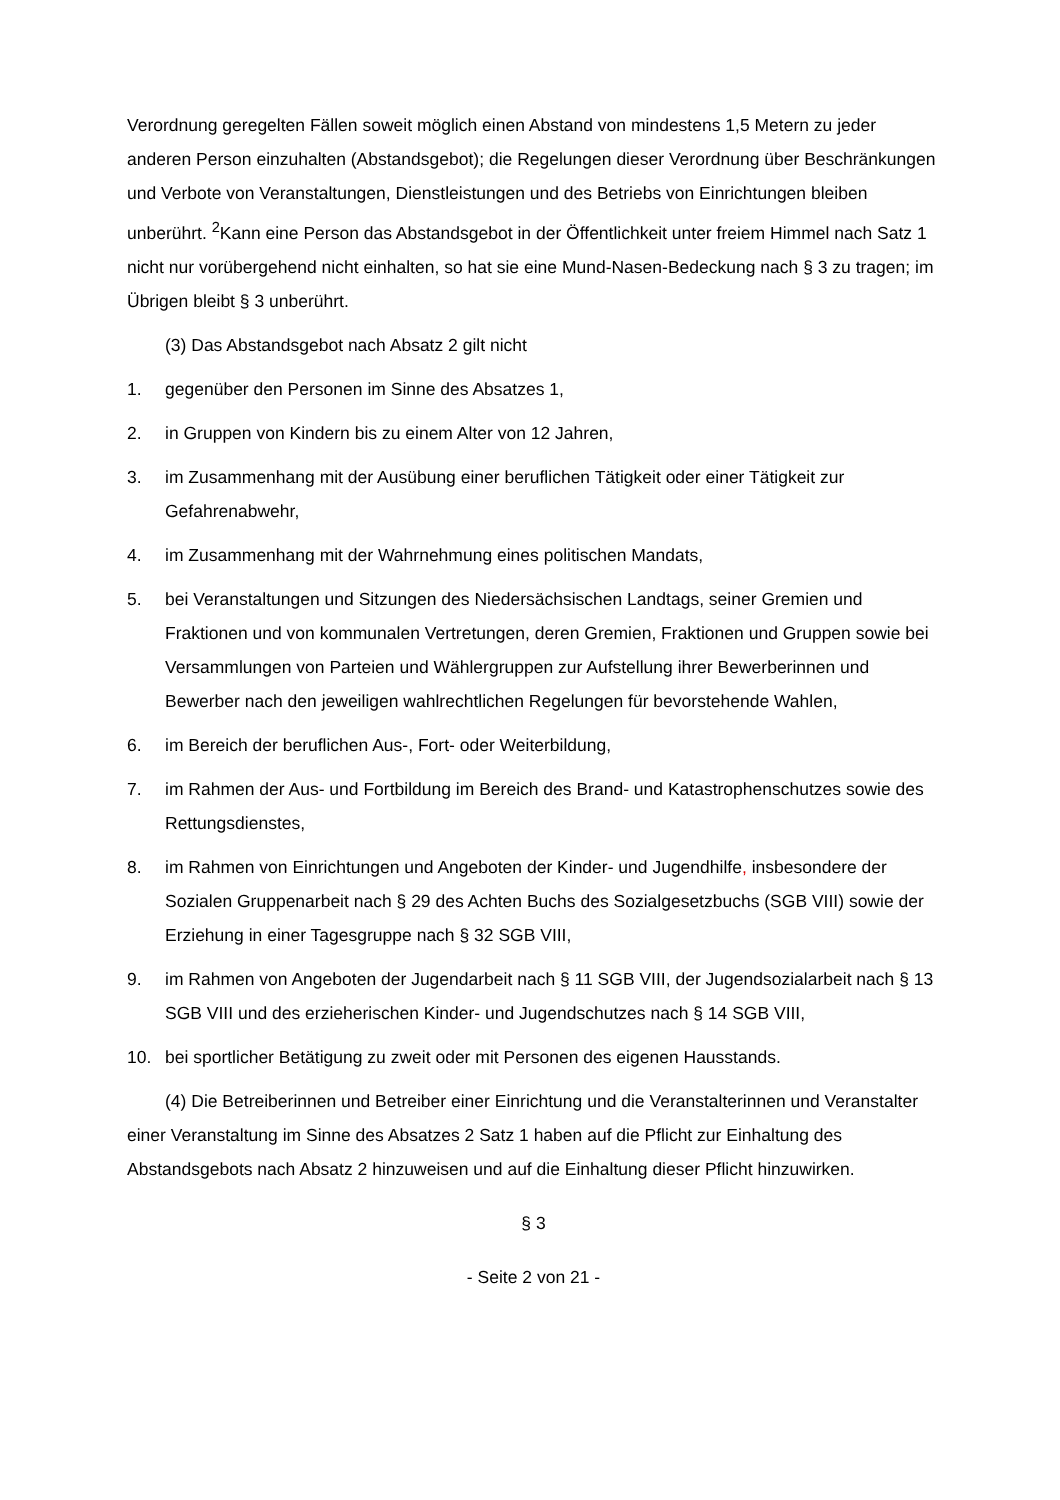Verordnung geregelten Fällen soweit möglich einen Abstand von mindestens 1,5 Metern zu jeder anderen Person einzuhalten (Abstandsgebot); die Regelungen dieser Verordnung über Beschränkungen und Verbote von Veranstaltungen, Dienstleistungen und des Betriebs von Einrichtungen bleiben unberührt. <sup>2</sup>Kann eine Person das Abstandsgebot in der Öffentlichkeit unter freiem Himmel nach Satz 1 nicht nur vorübergehend nicht einhalten, so hat sie eine Mund-Nasen-Bedeckung nach § 3 zu tragen; im Übrigen bleibt § 3 unberührt.
(3) Das Abstandsgebot nach Absatz 2 gilt nicht
1. gegenüber den Personen im Sinne des Absatzes 1,
2. in Gruppen von Kindern bis zu einem Alter von 12 Jahren,
3. im Zusammenhang mit der Ausübung einer beruflichen Tätigkeit oder einer Tätigkeit zur Gefahrenabwehr,
4. im Zusammenhang mit der Wahrnehmung eines politischen Mandats,
5. bei Veranstaltungen und Sitzungen des Niedersächsischen Landtags, seiner Gremien und Fraktionen und von kommunalen Vertretungen, deren Gremien, Fraktionen und Gruppen sowie bei Versammlungen von Parteien und Wählergruppen zur Aufstellung ihrer Bewerberinnen und Bewerber nach den jeweiligen wahlrechtlichen Regelungen für bevorstehende Wahlen,
6. im Bereich der beruflichen Aus-, Fort- oder Weiterbildung,
7. im Rahmen der Aus- und Fortbildung im Bereich des Brand- und Katastrophenschutzes sowie des Rettungsdienstes,
8. im Rahmen von Einrichtungen und Angeboten der Kinder- und Jugendhilfe, insbesondere der Sozialen Gruppenarbeit nach § 29 des Achten Buchs des Sozialgesetzbuchs (SGB VIII) sowie der Erziehung in einer Tagesgruppe nach § 32 SGB VIII,
9. im Rahmen von Angeboten der Jugendarbeit nach § 11 SGB VIII, der Jugendsozialarbeit nach § 13 SGB VIII und des erzieherischen Kinder- und Jugendschutzes nach § 14 SGB VIII,
10. bei sportlicher Betätigung zu zweit oder mit Personen des eigenen Hausstands.
(4) Die Betreiberinnen und Betreiber einer Einrichtung und die Veranstalterinnen und Veranstalter einer Veranstaltung im Sinne des Absatzes 2 Satz 1 haben auf die Pflicht zur Einhaltung des Abstandsgebots nach Absatz 2 hinzuweisen und auf die Einhaltung dieser Pflicht hinzuwirken.
§ 3
- Seite 2 von 21 -